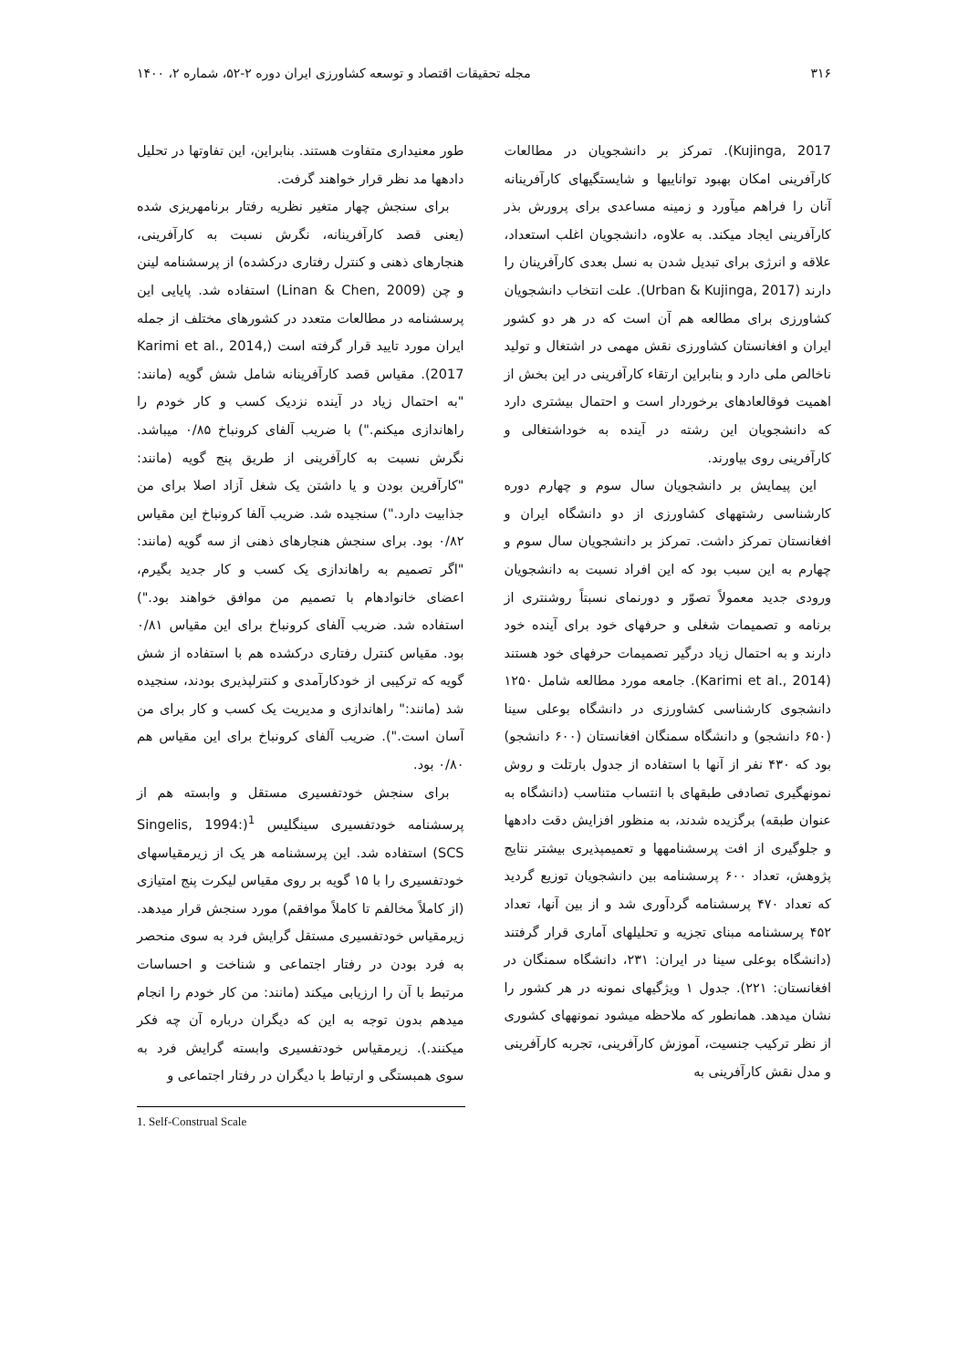۳۱۶ مجله تحقیقات اقتصاد و توسعه کشاورزی ایران دوره ۲-۵۲، شماره ۲، ۱۴۰۰
Kujinga, 2017). تمرکز بر دانشجویان در مطالعات کارآفرینی امکان بهبود تواناییها و شایستگیهای کارآفرینانه آنان را فراهم میآورد و زمینه مساعدی برای پرورش بذر کارآفرینی ایجاد میکند. به علاوه، دانشجویان اغلب استعداد، علاقه و انرژی برای تبدیل شدن به نسل بعدی کارآفرینان را دارند (Urban & Kujinga, 2017). علت انتخاب دانشجویان کشاورزی برای مطالعه هم آن است که در هر دو کشور ایران و افغانستان کشاورزی نقش مهمی در اشتغال و تولید ناخالص ملی دارد و بنابراین ارتقاء کارآفرینی در این بخش از اهمیت فوقالعادهای برخوردار است و احتمال بیشتری دارد که دانشجویان این رشته در آینده به خوداشتغالی و کارآفرینی روی بیاورند.
این پیمایش بر دانشجویان سال سوم و چهارم دوره کارشناسی رشتههای کشاورزی از دو دانشگاه ایران و افغانستان تمرکز داشت. تمرکز بر دانشجویان سال سوم و چهارم به این سبب بود که این افراد نسبت به دانشجویان ورودی جدید معمولاً تصوّر و دورنمای نسبتاً روشنتری از برنامه و تصمیمات شغلی و حرفهای خود برای آینده خود دارند و به احتمال زیاد درگیر تصمیمات حرفهای خود هستند (Karimi et al., 2014). جامعه مورد مطالعه شامل ۱۲۵۰ دانشجوی کارشناسی کشاورزی در دانشگاه بوعلی سینا (۶۵۰ دانشجو) و دانشگاه سمنگان افغانستان (۶۰۰ دانشجو) بود که ۴۳۰ نفر از آنها با استفاده از جدول بارتلت و روش نمونهگیری تصادفی طبقهای با انتساب متناسب (دانشگاه به عنوان طبقه) برگزیده شدند، به منظور افزایش دقت دادهها و جلوگیری از افت پرسشنامهها و تعمیمپذیری بیشتر نتایج پژوهش، تعداد ۶۰۰ پرسشنامه بین دانشجویان توزیع گردید که تعداد ۴۷۰ پرسشنامه گردآوری شد و از بین آنها، تعداد ۴۵۲ پرسشنامه مبنای تجزیه و تحلیلهای آماری قرار گرفتند (دانشگاه بوعلی سینا در ایران: ۲۳۱، دانشگاه سمنگان در افغانستان: ۲۲۱). جدول ۱ ویژگیهای نمونه در هر کشور را نشان میدهد. همانطور که ملاحظه میشود نمونههای کشوری از نظر ترکیب جنسیت، آموزش کارآفرینی، تجربه کارآفرینی و مدل نقش کارآفرینی به
طور معنیداری متفاوت هستند. بنابراین، این تفاوتها در تحلیل دادهها مد نظر قرار خواهند گرفت.
برای سنجش چهار متغیر نظریه رفتار برنامهریزی شده (یعنی قصد کارآفرینانه، نگرش نسبت به کارآفرینی، هنجارهای ذهنی و کنترل رفتاری درکشده) از پرسشنامه لینن و چن (Linan & Chen, 2009) استفاده شد. پایایی این پرسشنامه در مطالعات متعدد در کشورهای مختلف از جمله ایران مورد تایید قرار گرفته است (Karimi et al., 2014, 2017). مقیاس قصد کارآفرینانه شامل شش گویه (مانند: "به احتمال زیاد در آینده نزدیک کسب و کار خودم را راهاندازی میکنم.") با ضریب آلفای کرونباخ ۰/۸۵ میباشد. نگرش نسبت به کارآفرینی از طریق پنج گویه (مانند: "کارآفرین بودن و یا داشتن یک شغل آزاد اصلا برای من جذابیت دارد.") سنجیده شد. ضریب آلفا کرونباخ این مقیاس ۰/۸۲ بود. برای سنجش هنجارهای ذهنی از سه گویه (مانند: "اگر تصمیم به راهاندازی یک کسب و کار جدید بگیرم، اعضای خانوادهام با تصمیم من موافق خواهند بود.") استفاده شد. ضریب آلفای کرونباخ برای این مقیاس ۰/۸۱ بود. مقیاس کنترل رفتاری درکشده هم با استفاده از شش گویه که ترکیبی از خودکارآمدی و کنترلپذیری بودند، سنجیده شد (مانند:" راهاندازی و مدیریت یک کسب و کار برای من آسان است."). ضریب آلفای کرونباخ برای این مقیاس هم ۰/۸۰ بود.
برای سنجش خودتفسیری مستقل و وابسته هم از پرسشنامه خودتفسیری سینگلیس <sup>1</sup>(Singelis, 1994: SCS) استفاده شد. این پرسشنامه هر یک از زیرمقیاسهای خودتفسیری را با ۱۵ گویه بر روی مقیاس لیکرت پنج امتیازی (از کاملاً مخالفم تا کاملاً موافقم) مورد سنجش قرار میدهد. زیرمقیاس خودتفسیری مستقل گرایش فرد به سوی منحصر به فرد بودن در رفتار اجتماعی و شناخت و احساسات مرتبط با آن را ارزیابی میکند (مانند: من کار خودم را انجام میدهم بدون توجه به این که دیگران درباره آن چه فکر میکنند.). زیرمقیاس خودتفسیری وابسته گرایش فرد به سوی همبستگی و ارتباط با دیگران در رفتار اجتماعی و
1. Self-Construal Scale